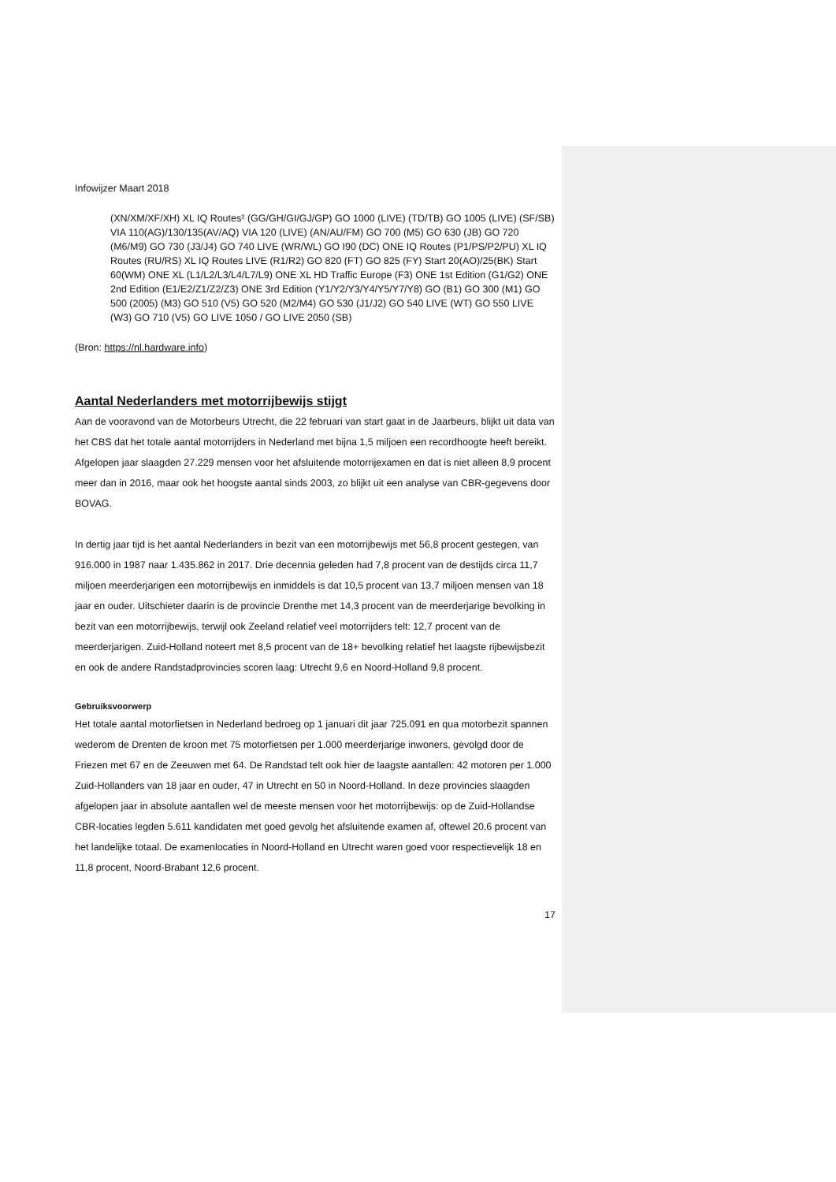Infowijzer Maart 2018
(XN/XM/XF/XH) XL IQ Routes² (GG/GH/GI/GJ/GP) GO 1000 (LIVE) (TD/TB) GO 1005 (LIVE) (SF/SB) VIA 110(AG)/130/135(AV/AQ) VIA 120 (LIVE) (AN/AU/FM) GO 700 (M5) GO 630 (JB) GO 720 (M6/M9) GO 730 (J3/J4) GO 740 LIVE (WR/WL) GO I90 (DC) ONE IQ Routes (P1/PS/P2/PU) XL IQ Routes (RU/RS) XL IQ Routes LIVE (R1/R2) GO 820 (FT) GO 825 (FY) Start 20(AO)/25(BK) Start 60(WM) ONE XL (L1/L2/L3/L4/L7/L9) ONE XL HD Traffic Europe (F3) ONE 1st Edition (G1/G2) ONE 2nd Edition (E1/E2/Z1/Z2/Z3) ONE 3rd Edition (Y1/Y2/Y3/Y4/Y5/Y7/Y8) GO (B1) GO 300 (M1) GO 500 (2005) (M3) GO 510 (V5) GO 520 (M2/M4) GO 530 (J1/J2) GO 540 LIVE (WT) GO 550 LIVE (W3) GO 710 (V5) GO LIVE 1050 / GO LIVE 2050 (SB)
(Bron: https://nl.hardware.info)
Aantal Nederlanders met motorrijbewijs stijgt
Aan de vooravond van de Motorbeurs Utrecht, die 22 februari van start gaat in de Jaarbeurs, blijkt uit data van het CBS dat het totale aantal motorrijders in Nederland met bijna 1,5 miljoen een recordhoogte heeft bereikt. Afgelopen jaar slaagden 27.229 mensen voor het afsluitende motorrijexamen en dat is niet alleen 8,9 procent meer dan in 2016, maar ook het hoogste aantal sinds 2003, zo blijkt uit een analyse van CBR-gegevens door BOVAG.
In dertig jaar tijd is het aantal Nederlanders in bezit van een motorrijbewijs met 56,8 procent gestegen, van 916.000 in 1987 naar 1.435.862 in 2017. Drie decennia geleden had 7,8 procent van de destijds circa 11,7 miljoen meerderjarigen een motorrijbewijs en inmiddels is dat 10,5 procent van 13,7 miljoen mensen van 18 jaar en ouder. Uitschieter daarin is de provincie Drenthe met 14,3 procent van de meerderjarige bevolking in bezit van een motorrijbewijs, terwijl ook Zeeland relatief veel motorrijders telt: 12,7 procent van de meerderjarigen. Zuid-Holland noteert met 8,5 procent van de 18+ bevolking relatief het laagste rijbewijsbezit en ook de andere Randstadprovincies scoren laag: Utrecht 9,6 en Noord-Holland 9,8 procent.
Gebruiksvoorwerp
Het totale aantal motorfietsen in Nederland bedroeg op 1 januari dit jaar 725.091 en qua motorbezit spannen wederom de Drenten de kroon met 75 motorfietsen per 1.000 meerderjarige inwoners, gevolgd door de Friezen met 67 en de Zeeuwen met 64. De Randstad telt ook hier de laagste aantallen: 42 motoren per 1.000 Zuid-Hollanders van 18 jaar en ouder, 47 in Utrecht en 50 in Noord-Holland. In deze provincies slaagden afgelopen jaar in absolute aantallen wel de meeste mensen voor het motorrijbewijs: op de Zuid-Hollandse CBR-locaties legden 5.611 kandidaten met goed gevolg het afsluitende examen af, oftewel 20,6 procent van het landelijke totaal. De examenlocaties in Noord-Holland en Utrecht waren goed voor respectievelijk 18 en 11,8 procent, Noord-Brabant 12,6 procent.
17